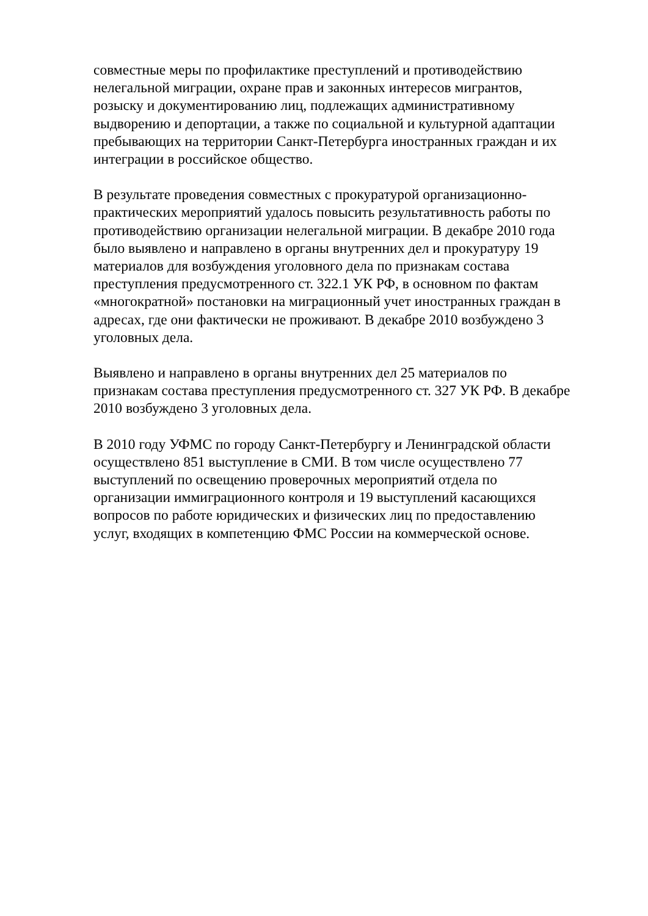совместные меры по профилактике преступлений и противодействию
нелегальной миграции, охране прав и законных интересов мигрантов,
розыску и документированию лиц, подлежащих административному
выдворению и депортации, а также по социальной и культурной адаптации
пребывающих на территории Санкт-Петербурга иностранных граждан и их
интеграции в российское общество.
В результате проведения совместных с прокуратурой организационно-
практических мероприятий удалось повысить результативность работы по
противодействию организации нелегальной миграции. В декабре 2010 года
было выявлено и направлено в органы внутренних дел и прокуратуру 19
материалов для возбуждения уголовного дела по признакам состава
преступления предусмотренного ст. 322.1 УК РФ, в основном по фактам
«многократной» постановки на миграционный учет иностранных граждан в
адресах, где они фактически не проживают. В декабре 2010 возбуждено 3
уголовных дела.
Выявлено и направлено в органы внутренних дел 25 материалов по
признакам состава преступления предусмотренного ст. 327 УК РФ. В декабре
2010 возбуждено 3 уголовных дела.
В 2010 году УФМС по городу Санкт-Петербургу и Ленинградской области
осуществлено 851 выступление в СМИ. В том числе осуществлено 77
выступлений по освещению проверочных мероприятий отдела по
организации иммиграционного контроля и 19 выступлений касающихся
вопросов по работе юридических и физических лиц по предоставлению
услуг, входящих в компетенцию ФМС России на коммерческой основе.